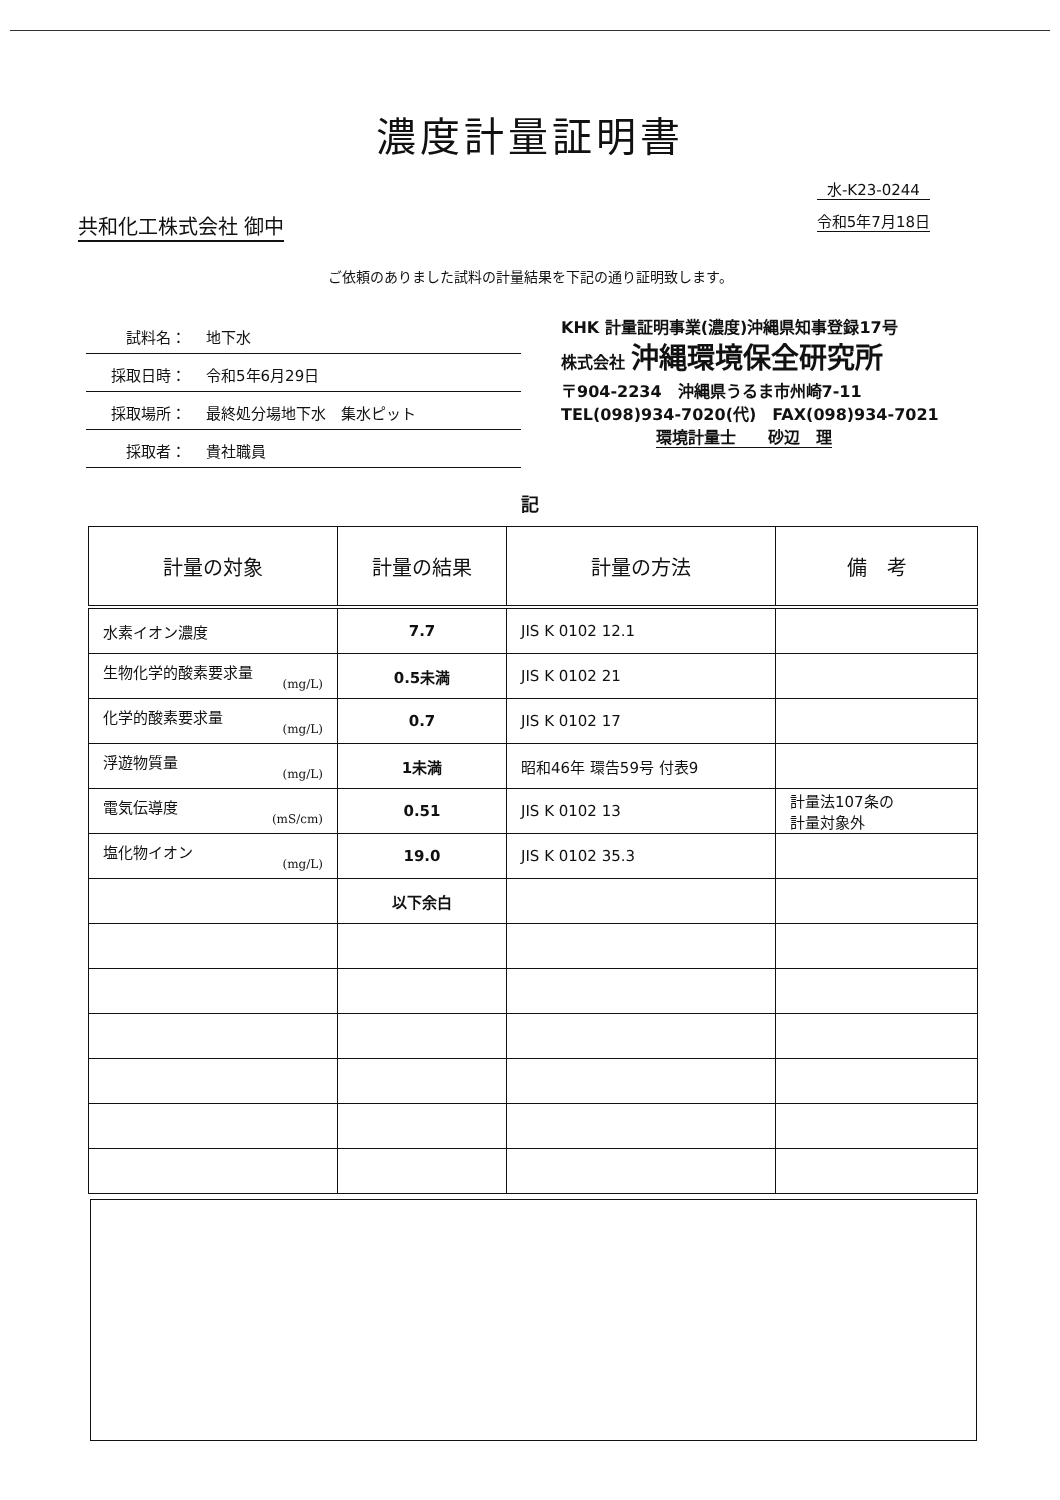濃度計量証明書
共和化工株式会社 御中
水-K23-0244
令和5年7月18日
ご依頼のありました試料の計量結果を下記の通り証明致します。
試料名： 地下水
採取日時： 令和5年6月29日
採取場所： 最終処分場地下水　集水ピット
採取者： 貴社職員
KHK 計量証明事業(濃度)沖縄県知事登録17号
株式会社 沖縄環境保全研究所
〒904-2234　沖縄県うるま市州崎7-11
TEL(098)934-7020(代)　FAX(098)934-7021
環境計量士　　砂辺　理
記
| 計量の対象 | 計量の結果 | 計量の方法 | 備 考 |
| --- | --- | --- | --- |
| 水素イオン濃度 | 7.7 | JIS K 0102 12.1 | |
| 生物化学的酸素要求量 (mg/L) | 0.5未満 | JIS K 0102 21 | |
| 化学的酸素要求量 (mg/L) | 0.7 | JIS K 0102 17 | |
| 浮遊物質量 (mg/L) | 1未満 | 昭和46年 環告59号 付表9 | |
| 電気伝導度 (mS/cm) | 0.51 | JIS K 0102 13 | 計量法107条の 計量対象外 |
| 塩化物イオン (mg/L) | 19.0 | JIS K 0102 35.3 | |
| | 以下余白 | | |